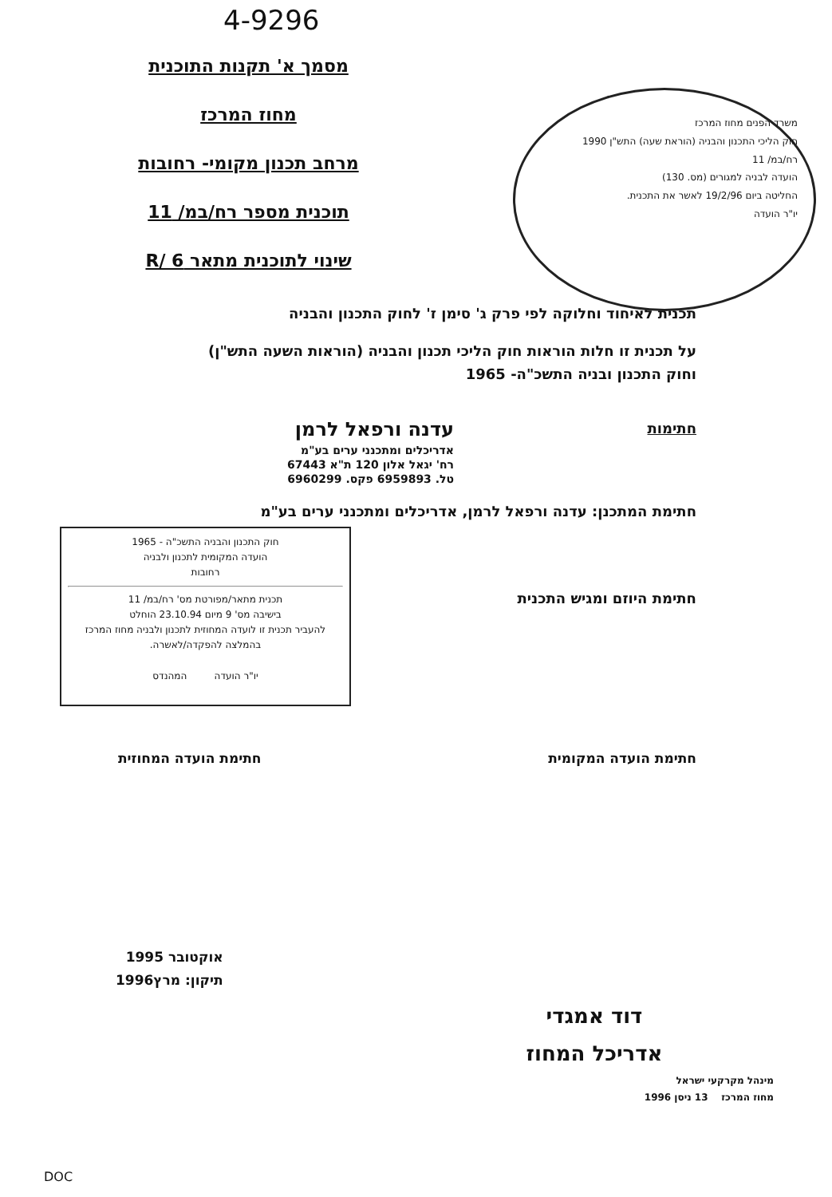4-9296
מסמך א' תקנות התוכנית
מחוז המרכז
מרחב תכנון מקומי- רחובות
תוכנית מספר רח/במ/ 11
שינוי לתוכנית מתאר R/ 6
משרד הפנים מחוז המרכז
חוק הליכי התכנון והבניה (הוראת שעה) התש"ן 1990
רח/במ/ 11
הועדה לבניה למגורים (מס. 130)
החליטה ביום 19/2/96 לאשר את התכנית.
יו"ר הועדה
תכנית לאיחוד וחלוקה לפי פרק ג' סימן ז' לחוק התכנון והבניה
על תכנית זו חלות הוראות חוק הליכי תכנון והבניה (הוראות השעה התש"ן)
וחוק התכנון ובניה התשכ"ה- 1965
חתימות עדנה ורפאל לרמן
אדריכלים ומתכנני ערים בע"מ
רח' יגאל אלון 120 ת"א 67443
טל. 6959893 פקס. 6960299
חתימת המתכנן: עדנה ורפאל לרמן, אדריכלים ומתכנני ערים בע"מ
חתימת היוזם ומגיש התכנית
חוק התכנון והבניה התשכ"ה - 1965
הועדה המקומית לתכנון ולבניה
רחובות
תכנית מתאר/מפורטת מס' רח/במ/ 11
בישיבה מס' 9 מיום 23.10.94 הוחלט
להעביר תכנית זו לועדה המחוזית לתכנון ולבניה מחוז המרכז בהמלצה להפקדה/לאשרה.
יו"ר הועדה המהנדס
חתימת הועדה המקומית חתימת הועדה המחוזית
אוקטובר 1995
תיקון: מרץ1996
דוד אמגדי
אדריכל המחוז
מינהל מקרקעי ישראל
מחוז המרכז 13 ניסן 1996
DOC